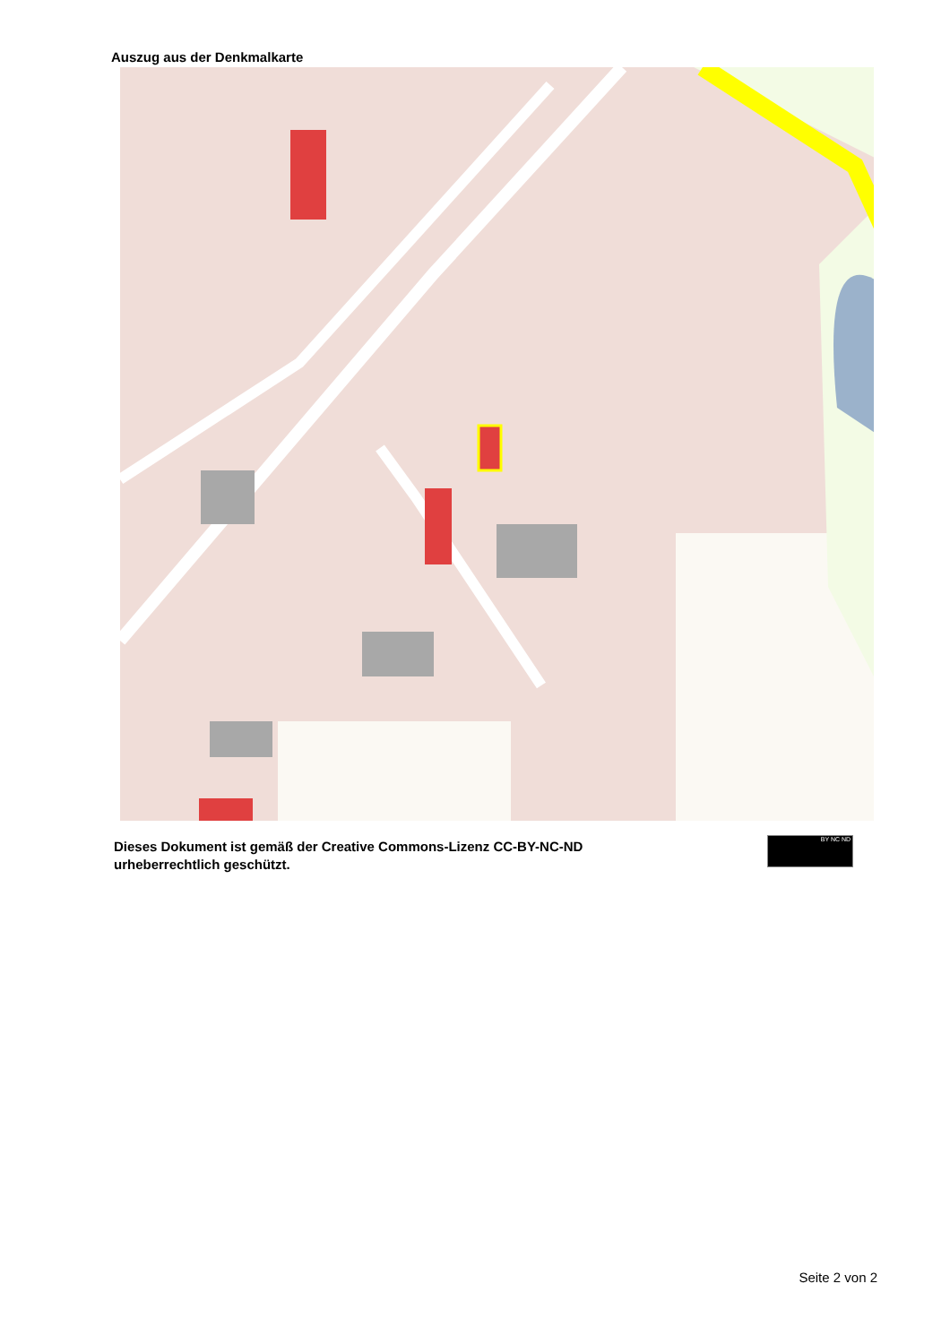Auszug aus der Denkmalkarte
Dieses Dokument ist gemäß der Creative Commons-Lizenz CC-BY-NC-ND
urheberrechtlich geschützt.
BY NC ND
Seite 2 von 2